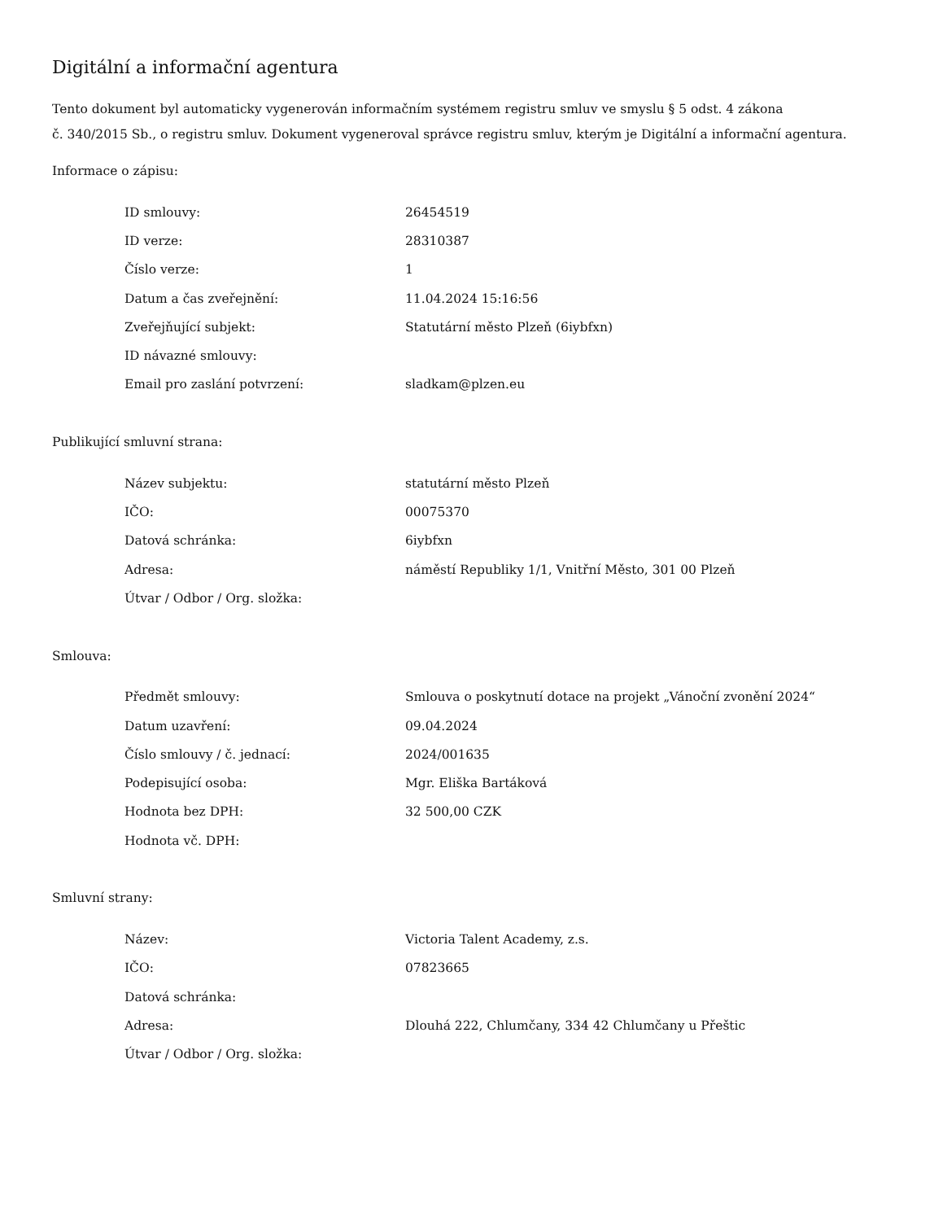Digitální a informační agentura
Tento dokument byl automaticky vygenerován informačním systémem registru smluv ve smyslu § 5 odst. 4 zákona
č. 340/2015 Sb., o registru smluv. Dokument vygeneroval správce registru smluv, kterým je Digitální a informační agentura.
Informace o zápisu:
| ID smlouvy: | 26454519 |
| ID verze: | 28310387 |
| Číslo verze: | 1 |
| Datum a čas zveřejnění: | 11.04.2024 15:16:56 |
| Zveřejňující subjekt: | Statutární město Plzeň (6iybfxn) |
| ID návazné smlouvy: | |
| Email pro zaslání potvrzení: | sladkam@plzen.eu |
Publikující smluvní strana:
| Název subjektu: | statutární město Plzeň |
| IČO: | 00075370 |
| Datová schránka: | 6iybfxn |
| Adresa: | náměstí Republiky 1/1, Vnitřní Město, 301 00 Plzeň |
| Útvar / Odbor / Org. složka: | |
Smlouva:
| Předmět smlouvy: | Smlouva o poskytnutí dotace na projekt „Vánoční zvonění 2024“ |
| Datum uzavření: | 09.04.2024 |
| Číslo smlouvy / č. jednací: | 2024/001635 |
| Podepisující osoba: | Mgr. Eliška Bartáková |
| Hodnota bez DPH: | 32 500,00 CZK |
| Hodnota vč. DPH: | |
Smluvní strany:
| Název: | Victoria Talent Academy, z.s. |
| IČO: | 07823665 |
| Datová schránka: | |
| Adresa: | Dlouhá 222, Chlumčany, 334 42 Chlumčany u Přeštic |
| Útvar / Odbor / Org. složka: | |